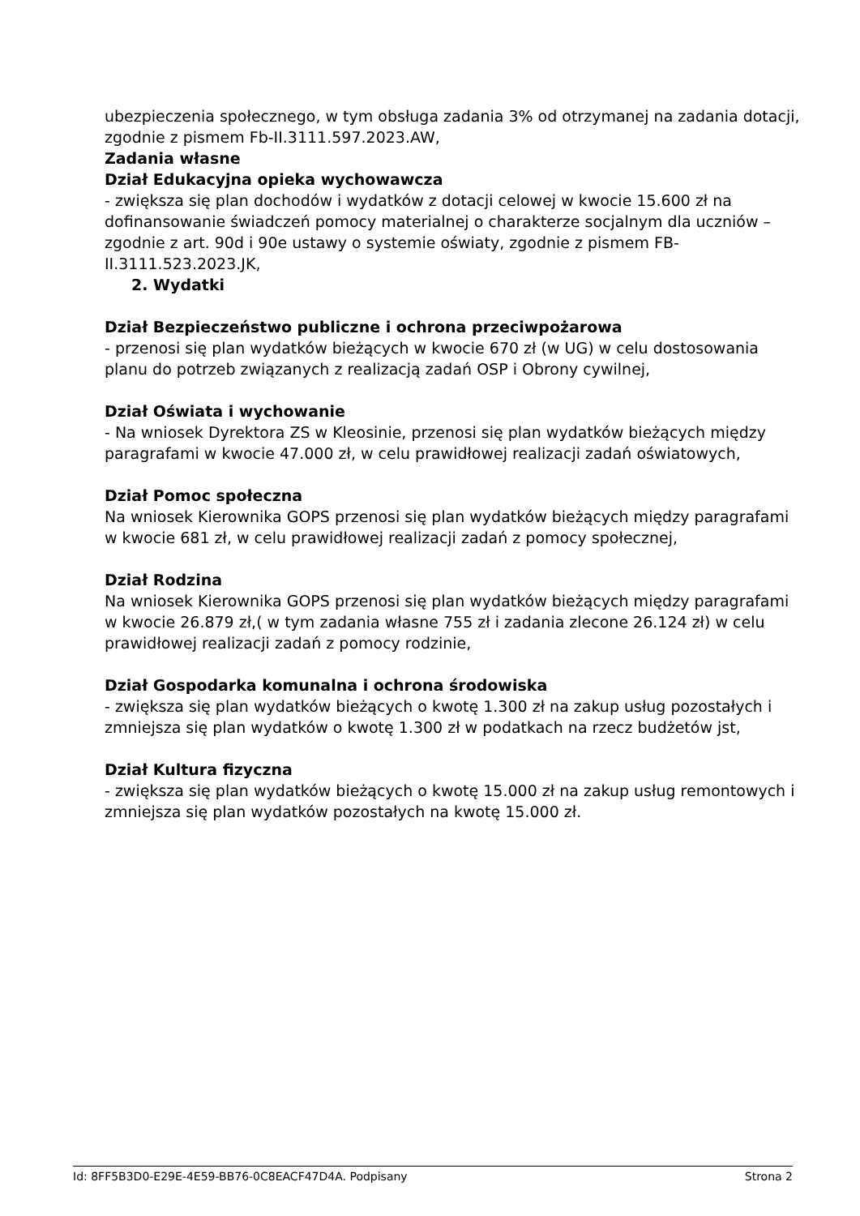ubezpieczenia społecznego, w tym obsługa zadania 3% od otrzymanej na zadania dotacji, zgodnie z pismem Fb-II.3111.597.2023.AW,
Zadania własne
Dział Edukacyjna opieka wychowawcza
- zwiększa się plan dochodów i wydatków z dotacji celowej w kwocie 15.600 zł na dofinansowanie świadczeń pomocy materialnej o charakterze socjalnym dla uczniów – zgodnie z art. 90d i 90e ustawy o systemie oświaty, zgodnie z pismem FB-II.3111.523.2023.JK,
2. Wydatki
Dział Bezpieczeństwo publiczne i ochrona przeciwpożarowa
- przenosi się plan wydatków bieżących w kwocie 670 zł (w UG) w celu dostosowania planu do potrzeb związanych z realizacją zadań OSP i Obrony cywilnej,
Dział Oświata i wychowanie
- Na wniosek Dyrektora ZS w Kleosinie, przenosi się plan wydatków bieżących między paragrafami w kwocie 47.000 zł, w celu prawidłowej realizacji zadań oświatowych,
Dział Pomoc społeczna
Na wniosek Kierownika GOPS przenosi się plan wydatków bieżących między paragrafami w kwocie 681 zł, w celu prawidłowej realizacji zadań z pomocy społecznej,
Dział Rodzina
Na wniosek Kierownika GOPS przenosi się plan wydatków bieżących między paragrafami w kwocie 26.879 zł,( w tym zadania własne 755 zł i zadania zlecone 26.124 zł) w celu prawidłowej realizacji zadań z pomocy rodzinie,
Dział Gospodarka komunalna i ochrona środowiska
- zwiększa się plan wydatków bieżących o kwotę 1.300 zł na zakup usług pozostałych i zmniejsza się plan wydatków o kwotę 1.300 zł w podatkach na rzecz budżetów jst,
Dział Kultura fizyczna
- zwiększa się plan wydatków bieżących o kwotę 15.000 zł na zakup usług remontowych i zmniejsza się plan wydatków pozostałych na kwotę 15.000 zł.
Id: 8FF5B3D0-E29E-4E59-BB76-0C8EACF47D4A. Podpisany Strona 2